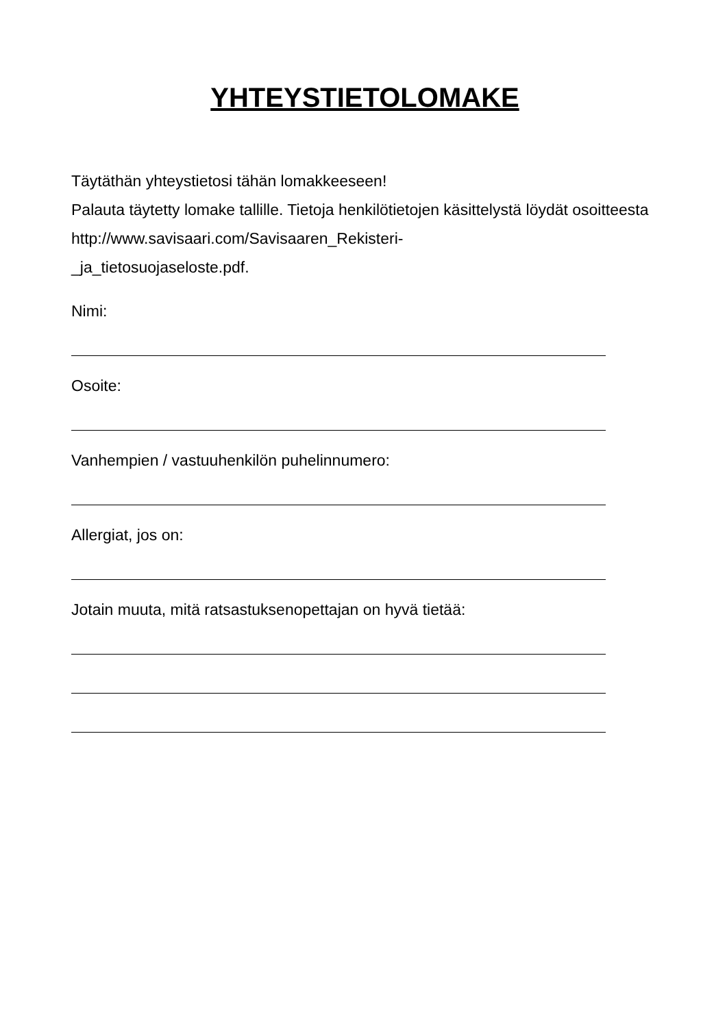YHTEYSTIETOLOMAKE
Täytäthän yhteystietosi tähän lomakkeeseen!
Palauta täytetty lomake tallille. Tietoja henkilötietojen käsittelystä löydät osoitteesta http://www.savisaari.com/Savisaaren_Rekisteri-
_ja_tietosuojaseloste.pdf.
Nimi:
Osoite:
Vanhempien / vastuuhenkilön puhelinnumero:
Allergiat, jos on:
Jotain muuta, mitä ratsastuksenopettajan on hyvä tietää: